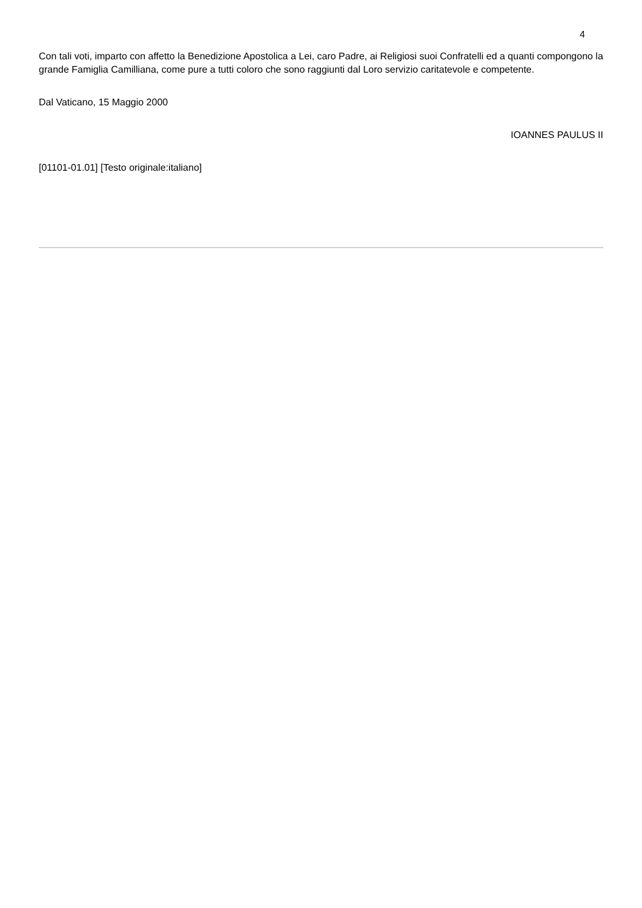4
Con tali voti, imparto con affetto la Benedizione Apostolica a Lei, caro Padre, ai Religiosi suoi Confratelli ed a quanti compongono la grande Famiglia Camilliana, come pure a tutti coloro che sono raggiunti dal Loro servizio caritatevole e competente.
Dal Vaticano, 15 Maggio 2000
IOANNES PAULUS II
[01101-01.01] [Testo originale:italiano]